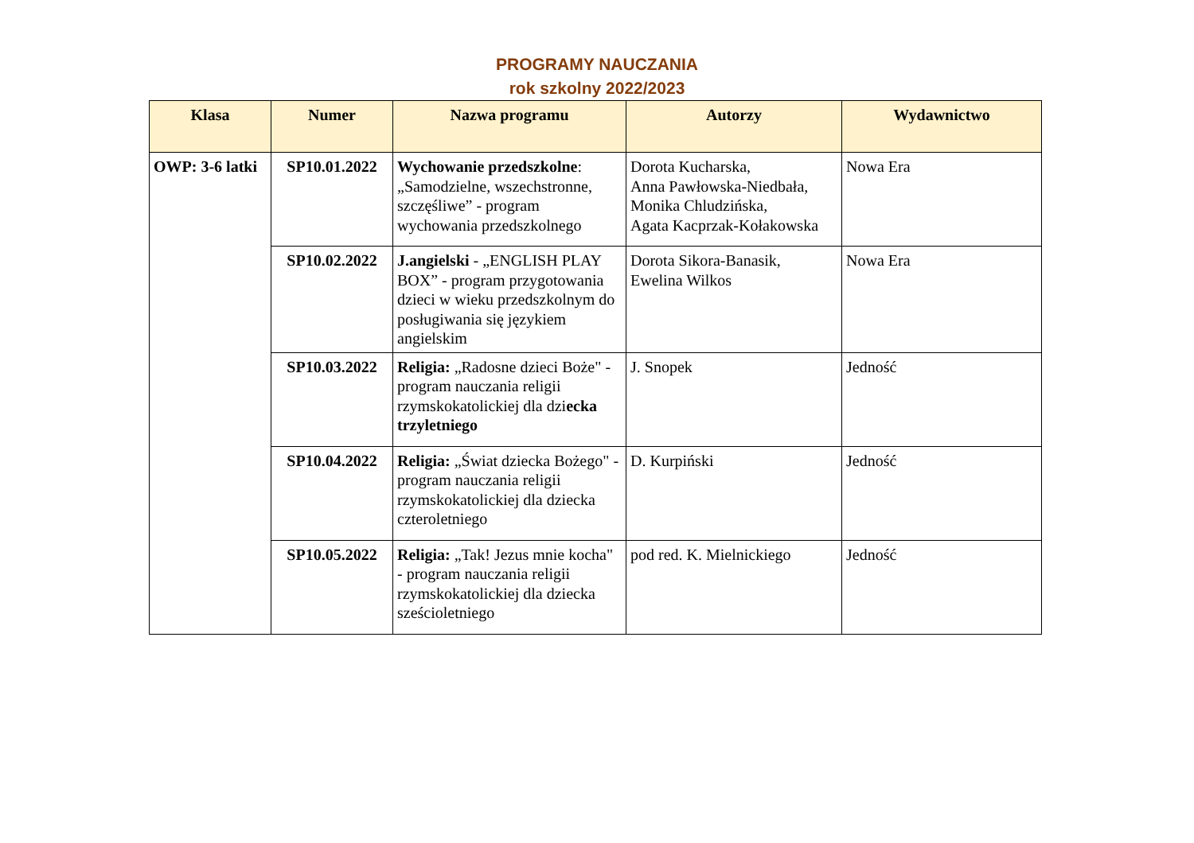PROGRAMY NAUCZANIA
rok szkolny 2022/2023
| Klasa | Numer | Nazwa programu | Autorzy | Wydawnictwo |
| --- | --- | --- | --- | --- |
| OWP: 3-6 latki | SP10.01.2022 | Wychowanie przedszkolne : „Samodzielne, wszechstronne, szczęśliwe” - program wychowania przedszkolnego | Dorota Kucharska, Anna Pawłowska-Niedbała, Monika Chludzińska, Agata Kacprzak-Kołakowska | Nowa Era |
| | SP10.02.2022 | J.angielski - „ENGLISH PLAY BOX” - program przygotowania dzieci w wieku przedszkolnym do posługiwania się językiem angielskim | Dorota Sikora-Banasik, Ewelina Wilkos | Nowa Era |
| | SP10.03.2022 | Religia: „Radosne dzieci Boże" - program nauczania religii rzymskokatolickiej dla dzi ecka trzyletniego | J. Snopek | Jedność |
| | SP10.04.2022 | Religia: „Świat dziecka Bożego" - program nauczania religii rzymskokatolickiej dla dziecka czteroletniego | D. Kurpiński | Jedność |
| | SP10.05.2022 | Religia: „Tak! Jezus mnie kocha" - program nauczania religii rzymskokatolickiej dla dziecka sześcioletniego | pod red. K. Mielnickiego | Jedność |